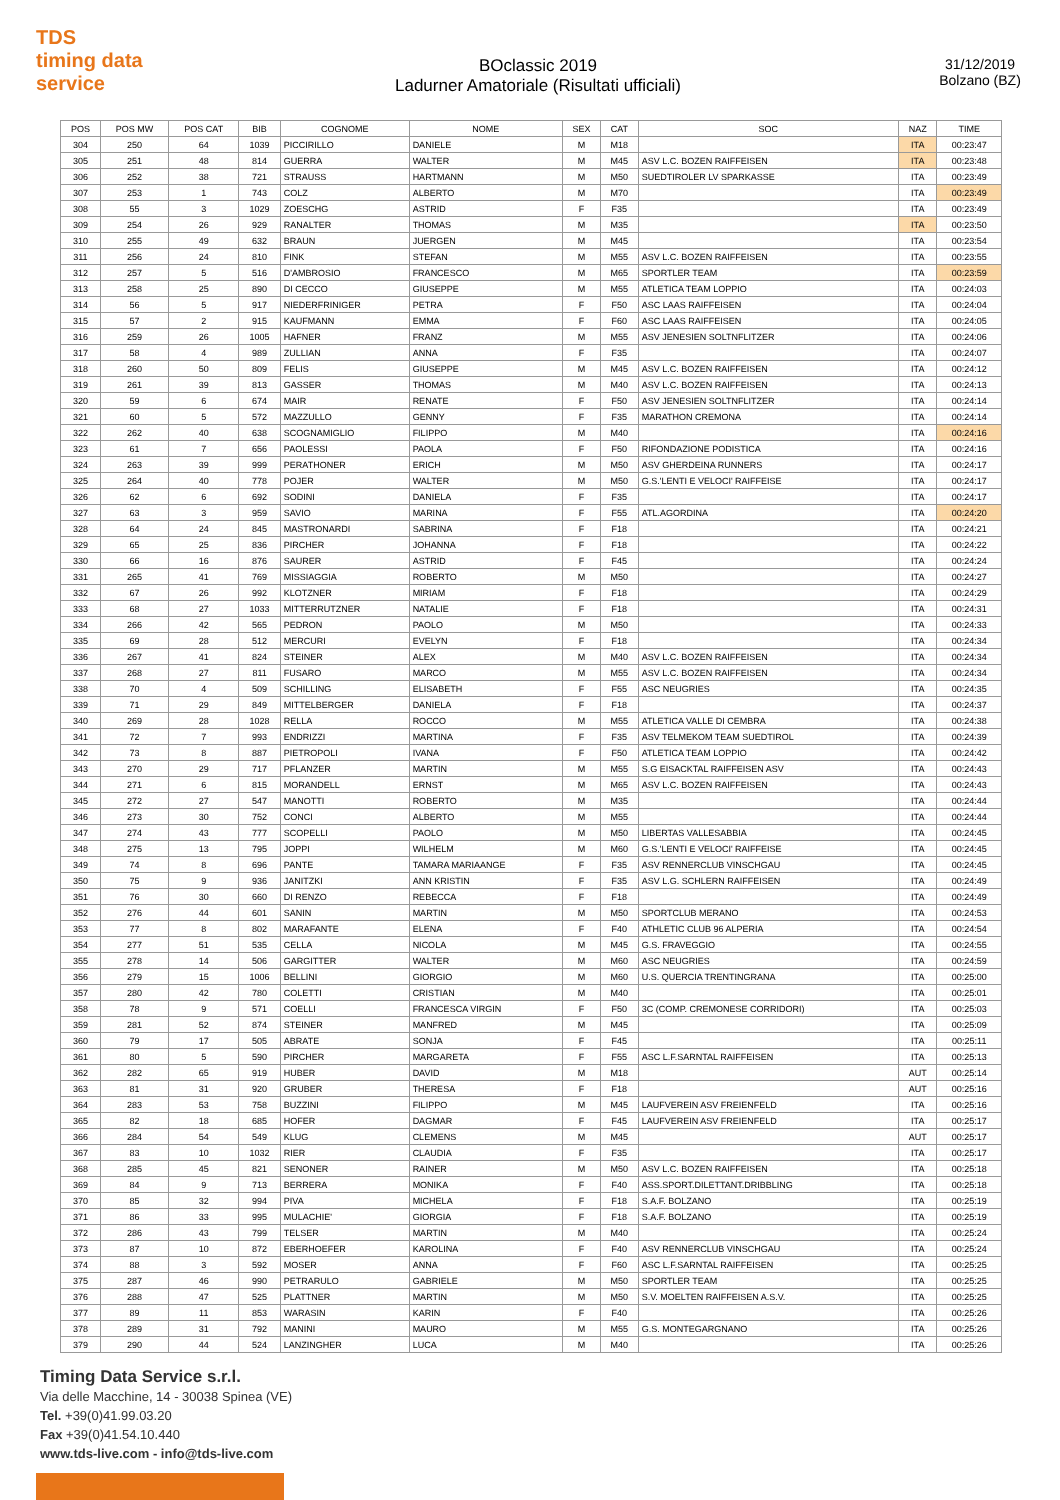TDS
timing data service
BOclassic 2019
Ladurner Amatoriale (Risultati ufficiali)
31/12/2019
Bolzano (BZ)
| POS | POS MW | POS CAT | BIB | COGNOME | NOME | SEX | CAT | SOC | NAZ | TIME |
| --- | --- | --- | --- | --- | --- | --- | --- | --- | --- | --- |
| 304 | 250 | 64 | 1039 | PICCIRILLO | DANIELE | M | M18 | | ITA | 00:23:47 |
| 305 | 251 | 48 | 814 | GUERRA | WALTER | M | M45 | ASV L.C. BOZEN RAIFFEISEN | ITA | 00:23:48 |
| 306 | 252 | 38 | 721 | STRAUSS | HARTMANN | M | M50 | SUEDTIROLER LV SPARKASSE | ITA | 00:23:49 |
| 307 | 253 | 1 | 743 | COLZ | ALBERTO | M | M70 | | ITA | 00:23:49 |
| 308 | 55 | 3 | 1029 | ZOESCHG | ASTRID | F | F35 | | ITA | 00:23:49 |
| 309 | 254 | 26 | 929 | RANALTER | THOMAS | M | M35 | | ITA | 00:23:50 |
| 310 | 255 | 49 | 632 | BRAUN | JUERGEN | M | M45 | | ITA | 00:23:54 |
| 311 | 256 | 24 | 810 | FINK | STEFAN | M | M55 | ASV L.C. BOZEN RAIFFEISEN | ITA | 00:23:55 |
| 312 | 257 | 5 | 516 | D'AMBROSIO | FRANCESCO | M | M65 | SPORTLER TEAM | ITA | 00:23:59 |
| 313 | 258 | 25 | 890 | DI CECCO | GIUSEPPE | M | M55 | ATLETICA TEAM LOPPIO | ITA | 00:24:03 |
| 314 | 56 | 5 | 917 | NIEDERFRINIGER | PETRA | F | F50 | ASC LAAS RAIFFEISEN | ITA | 00:24:04 |
| 315 | 57 | 2 | 915 | KAUFMANN | EMMA | F | F60 | ASC LAAS RAIFFEISEN | ITA | 00:24:05 |
| 316 | 259 | 26 | 1005 | HAFNER | FRANZ | M | M55 | ASV JENESIEN SOLTNFLITZER | ITA | 00:24:06 |
| 317 | 58 | 4 | 989 | ZULLIAN | ANNA | F | F35 | | ITA | 00:24:07 |
| 318 | 260 | 50 | 809 | FELIS | GIUSEPPE | M | M45 | ASV L.C. BOZEN RAIFFEISEN | ITA | 00:24:12 |
| 319 | 261 | 39 | 813 | GASSER | THOMAS | M | M40 | ASV L.C. BOZEN RAIFFEISEN | ITA | 00:24:13 |
| 320 | 59 | 6 | 674 | MAIR | RENATE | F | F50 | ASV JENESIEN SOLTNFLITZER | ITA | 00:24:14 |
| 321 | 60 | 5 | 572 | MAZZULLO | GENNY | F | F35 | MARATHON CREMONA | ITA | 00:24:14 |
| 322 | 262 | 40 | 638 | SCOGNAMIGLIO | FILIPPO | M | M40 | | ITA | 00:24:16 |
| 323 | 61 | 7 | 656 | PAOLESSI | PAOLA | F | F50 | RIFONDAZIONE PODISTICA | ITA | 00:24:16 |
| 324 | 263 | 39 | 999 | PERATHONER | ERICH | M | M50 | ASV GHERDEINA RUNNERS | ITA | 00:24:17 |
| 325 | 264 | 40 | 778 | POJER | WALTER | M | M50 | G.S.'LENTI E VELOCI' RAIFFEISE | ITA | 00:24:17 |
| 326 | 62 | 6 | 692 | SODINI | DANIELA | F | F35 | | ITA | 00:24:17 |
| 327 | 63 | 3 | 959 | SAVIO | MARINA | F | F55 | ATL.AGORDINA | ITA | 00:24:20 |
| 328 | 64 | 24 | 845 | MASTRONARDI | SABRINA | F | F18 | | ITA | 00:24:21 |
| 329 | 65 | 25 | 836 | PIRCHER | JOHANNA | F | F18 | | ITA | 00:24:22 |
| 330 | 66 | 16 | 876 | SAURER | ASTRID | F | F45 | | ITA | 00:24:24 |
| 331 | 265 | 41 | 769 | MISSIAGGIA | ROBERTO | M | M50 | | ITA | 00:24:27 |
| 332 | 67 | 26 | 992 | KLOTZNER | MIRIAM | F | F18 | | ITA | 00:24:29 |
| 333 | 68 | 27 | 1033 | MITTERRUTZNER | NATALIE | F | F18 | | ITA | 00:24:31 |
| 334 | 266 | 42 | 565 | PEDRON | PAOLO | M | M50 | | ITA | 00:24:33 |
| 335 | 69 | 28 | 512 | MERCURI | EVELYN | F | F18 | | ITA | 00:24:34 |
| 336 | 267 | 41 | 824 | STEINER | ALEX | M | M40 | ASV L.C. BOZEN RAIFFEISEN | ITA | 00:24:34 |
| 337 | 268 | 27 | 811 | FUSARO | MARCO | M | M55 | ASV L.C. BOZEN RAIFFEISEN | ITA | 00:24:34 |
| 338 | 70 | 4 | 509 | SCHILLING | ELISABETH | F | F55 | ASC NEUGRIES | ITA | 00:24:35 |
| 339 | 71 | 29 | 849 | MITTELBERGER | DANIELA | F | F18 | | ITA | 00:24:37 |
| 340 | 269 | 28 | 1028 | RELLA | ROCCO | M | M55 | ATLETICA VALLE DI CEMBRA | ITA | 00:24:38 |
| 341 | 72 | 7 | 993 | ENDRIZZI | MARTINA | F | F35 | ASV TELMEKOM TEAM SUEDTIROL | ITA | 00:24:39 |
| 342 | 73 | 8 | 887 | PIETROPOLI | IVANA | F | F50 | ATLETICA TEAM LOPPIO | ITA | 00:24:42 |
| 343 | 270 | 29 | 717 | PFLANZER | MARTIN | M | M55 | S.G EISACKTAL RAIFFEISEN ASV | ITA | 00:24:43 |
| 344 | 271 | 6 | 815 | MORANDELL | ERNST | M | M65 | ASV L.C. BOZEN RAIFFEISEN | ITA | 00:24:43 |
| 345 | 272 | 27 | 547 | MANOTTI | ROBERTO | M | M35 | | ITA | 00:24:44 |
| 346 | 273 | 30 | 752 | CONCI | ALBERTO | M | M55 | | ITA | 00:24:44 |
| 347 | 274 | 43 | 777 | SCOPELLI | PAOLO | M | M50 | LIBERTAS VALLESABBIA | ITA | 00:24:45 |
| 348 | 275 | 13 | 795 | JOPPI | WILHELM | M | M60 | G.S.'LENTI E VELOCI' RAIFFEISE | ITA | 00:24:45 |
| 349 | 74 | 8 | 696 | PANTE | TAMARA MARIAANGE | F | F35 | ASV RENNERCLUB VINSCHGAU | ITA | 00:24:45 |
| 350 | 75 | 9 | 936 | JANITZKI | ANN KRISTIN | F | F35 | ASV L.G. SCHLERN RAIFFEISEN | ITA | 00:24:49 |
| 351 | 76 | 30 | 660 | DI RENZO | REBECCA | F | F18 | | ITA | 00:24:49 |
| 352 | 276 | 44 | 601 | SANIN | MARTIN | M | M50 | SPORTCLUB MERANO | ITA | 00:24:53 |
| 353 | 77 | 8 | 802 | MARAFANTE | ELENA | F | F40 | ATHLETIC CLUB 96 ALPERIA | ITA | 00:24:54 |
| 354 | 277 | 51 | 535 | CELLA | NICOLA | M | M45 | G.S. FRAVEGGIO | ITA | 00:24:55 |
| 355 | 278 | 14 | 506 | GARGITTER | WALTER | M | M60 | ASC NEUGRIES | ITA | 00:24:59 |
| 356 | 279 | 15 | 1006 | BELLINI | GIORGIO | M | M60 | U.S. QUERCIA TRENTINGRANA | ITA | 00:25:00 |
| 357 | 280 | 42 | 780 | COLETTI | CRISTIAN | M | M40 | | ITA | 00:25:01 |
| 358 | 78 | 9 | 571 | COELLI | FRANCESCA VIRGIN | F | F50 | 3C (COMP. CREMONESE CORRIDORI) | ITA | 00:25:03 |
| 359 | 281 | 52 | 874 | STEINER | MANFRED | M | M45 | | ITA | 00:25:09 |
| 360 | 79 | 17 | 505 | ABRATE | SONJA | F | F45 | | ITA | 00:25:11 |
| 361 | 80 | 5 | 590 | PIRCHER | MARGARETA | F | F55 | ASC L.F.SARNTAL RAIFFEISEN | ITA | 00:25:13 |
| 362 | 282 | 65 | 919 | HUBER | DAVID | M | M18 | | AUT | 00:25:14 |
| 363 | 81 | 31 | 920 | GRUBER | THERESA | F | F18 | | AUT | 00:25:16 |
| 364 | 283 | 53 | 758 | BUZZINI | FILIPPO | M | M45 | LAUFVEREIN ASV FREIENFELD | ITA | 00:25:16 |
| 365 | 82 | 18 | 685 | HOFER | DAGMAR | F | F45 | LAUFVEREIN ASV FREIENFELD | ITA | 00:25:17 |
| 366 | 284 | 54 | 549 | KLUG | CLEMENS | M | M45 | | AUT | 00:25:17 |
| 367 | 83 | 10 | 1032 | RIER | CLAUDIA | F | F35 | | ITA | 00:25:17 |
| 368 | 285 | 45 | 821 | SENONER | RAINER | M | M50 | ASV L.C. BOZEN RAIFFEISEN | ITA | 00:25:18 |
| 369 | 84 | 9 | 713 | BERRERA | MONIKA | F | F40 | ASS.SPORT.DILETTANT.DRIBBLING | ITA | 00:25:18 |
| 370 | 85 | 32 | 994 | PIVA | MICHELA | F | F18 | S.A.F. BOLZANO | ITA | 00:25:19 |
| 371 | 86 | 33 | 995 | MULACHIE' | GIORGIA | F | F18 | S.A.F. BOLZANO | ITA | 00:25:19 |
| 372 | 286 | 43 | 799 | TELSER | MARTIN | M | M40 | | ITA | 00:25:24 |
| 373 | 87 | 10 | 872 | EBERHOEFER | KAROLINA | F | F40 | ASV RENNERCLUB VINSCHGAU | ITA | 00:25:24 |
| 374 | 88 | 3 | 592 | MOSER | ANNA | F | F60 | ASC L.F.SARNTAL RAIFFEISEN | ITA | 00:25:25 |
| 375 | 287 | 46 | 990 | PETRARULO | GABRIELE | M | M50 | SPORTLER TEAM | ITA | 00:25:25 |
| 376 | 288 | 47 | 525 | PLATTNER | MARTIN | M | M50 | S.V. MOELTEN RAIFFEISEN A.S.V. | ITA | 00:25:25 |
| 377 | 89 | 11 | 853 | WARASIN | KARIN | F | F40 | | ITA | 00:25:26 |
| 378 | 289 | 31 | 792 | MANINI | MAURO | M | M55 | G.S. MONTEGARGNANO | ITA | 00:25:26 |
| 379 | 290 | 44 | 524 | LANZINGHER | LUCA | M | M40 | | ITA | 00:25:26 |
Timing Data Service s.r.l.
Via delle Macchine, 14 - 30038 Spinea (VE)
Tel. +39(0)41.99.03.20
Fax +39(0)41.54.10.440
www.tds-live.com - info@tds-live.com